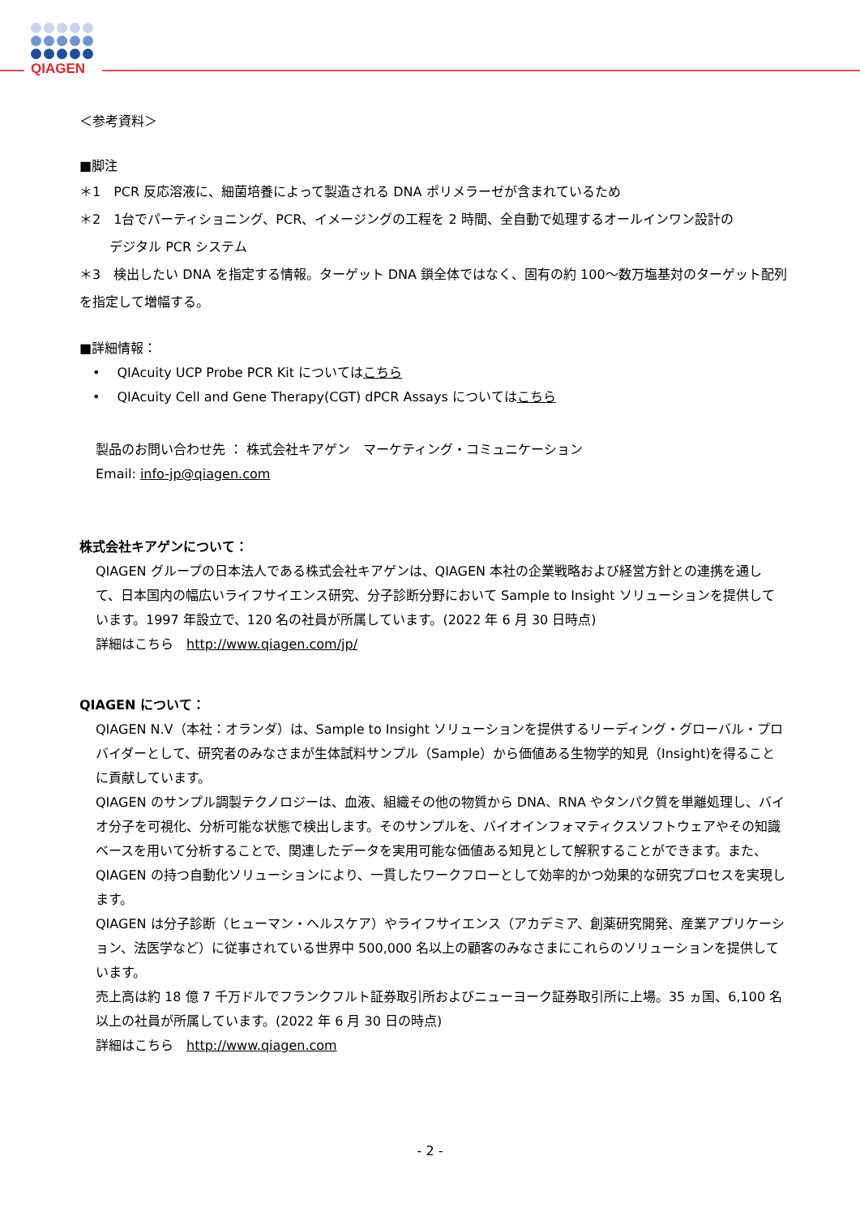QIAGEN
＜参考資料＞
■脚注
＊1　PCR 反応溶液に、細菌培養によって製造される DNA ポリメラーゼが含まれているため
＊2　1台でパーティショニング、PCR、イメージングの工程を 2 時間、全自動で処理するオールインワン設計の
　　 デジタル PCR システム
＊3　検出したい DNA を指定する情報。ターゲット DNA 鎖全体ではなく、固有の約 100～数万塩基対のターゲット配列を指定して増幅する。
■詳細情報：
　•　 QIAcuity UCP Probe PCR Kit についてはこちら
　•　 QIAcuity Cell and Gene Therapy(CGT) dPCR Assays についてはこちら
製品のお問い合わせ先 ： 株式会社キアゲン　マーケティング・コミュニケーション
Email: info-jp@qiagen.com
株式会社キアゲンについて：
QIAGEN グループの日本法人である株式会社キアゲンは、QIAGEN 本社の企業戦略および経営方針との連携を通して、日本国内の幅広いライフサイエンス研究、分子診断分野において Sample to Insight ソリューションを提供しています。1997 年設立で、120 名の社員が所属しています。(2022 年 6 月 30 日時点)
詳細はこちら　http://www.qiagen.com/jp/
QIAGEN について：
QIAGEN N.V（本社：オランダ）は、Sample to Insight ソリューションを提供するリーディング・グローバル・プロバイダーとして、研究者のみなさまが生体試料サンプル（Sample）から価値ある生物学的知見（Insight)を得ることに貢献しています。
QIAGEN のサンプル調製テクノロジーは、血液、組織その他の物質から DNA、RNA やタンパク質を単離処理し、バイオ分子を可視化、分析可能な状態で検出します。そのサンプルを、バイオインフォマティクスソフトウェアやその知識ベースを用いて分析することで、関連したデータを実用可能な価値ある知見として解釈することができます。また、QIAGEN の持つ自動化ソリューションにより、一貫したワークフローとして効率的かつ効果的な研究プロセスを実現します。
QIAGEN は分子診断（ヒューマン・ヘルスケア）やライフサイエンス（アカデミア、創薬研究開発、産業アプリケーション、法医学など）に従事されている世界中 500,000 名以上の顧客のみなさまにこれらのソリューションを提供しています。
売上高は約 18 億 7 千万ドルでフランクフルト証券取引所およびニューヨーク証券取引所に上場。35 ヵ国、6,100 名以上の社員が所属しています。(2022 年 6 月 30 日の時点)
詳細はこちら　http://www.qiagen.com
- 2 -